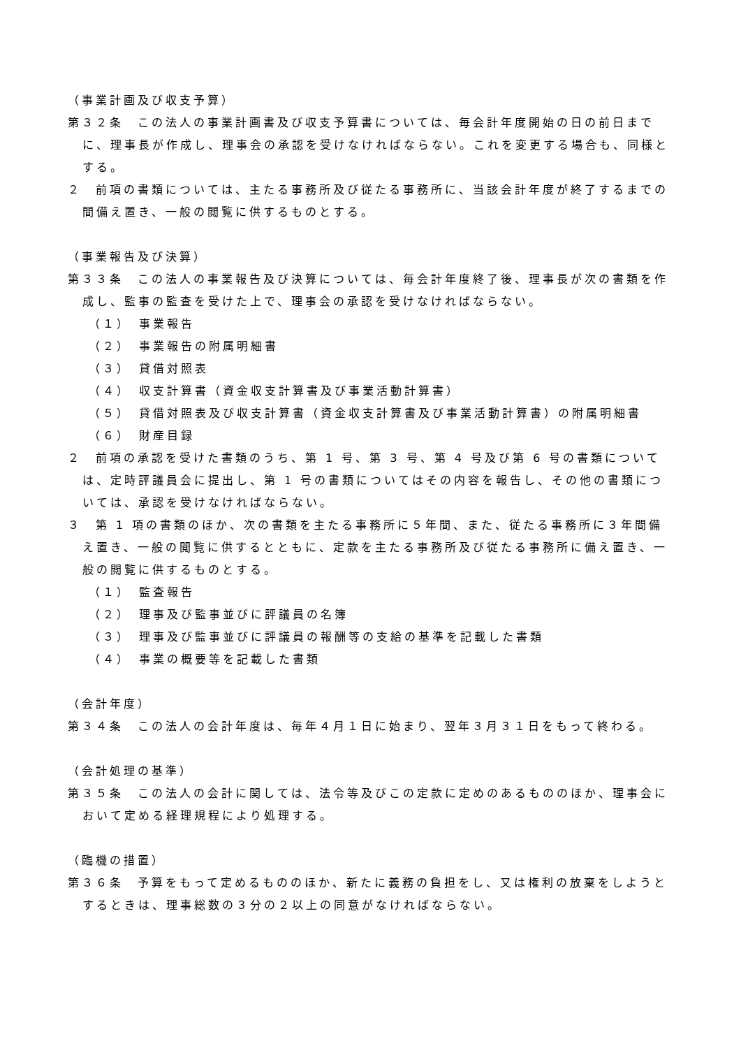（事業計画及び収支予算）
第３２条　この法人の事業計画書及び収支予算書については、毎会計年度開始の日の前日までに、理事長が作成し、理事会の承認を受けなければならない。これを変更する場合も、同様とする。
２　前項の書類については、主たる事務所及び従たる事務所に、当該会計年度が終了するまでの間備え置き、一般の閲覧に供するものとする。
（事業報告及び決算）
第３３条　この法人の事業報告及び決算については、毎会計年度終了後、理事長が次の書類を作成し、監事の監査を受けた上で、理事会の承認を受けなければならない。
（１）　事業報告
（２）　事業報告の附属明細書
（３）　貸借対照表
（４）　収支計算書（資金収支計算書及び事業活動計算書）
（５）　貸借対照表及び収支計算書（資金収支計算書及び事業活動計算書）の附属明細書
（６）　財産目録
２　前項の承認を受けた書類のうち、第 1 号、第 3 号、第 4 号及び第 6 号の書類については、定時評議員会に提出し、第 1 号の書類についてはその内容を報告し、その他の書類については、承認を受けなければならない。
３　第 1 項の書類のほか、次の書類を主たる事務所に５年間、また、従たる事務所に３年間備え置き、一般の閲覧に供するとともに、定款を主たる事務所及び従たる事務所に備え置き、一般の閲覧に供するものとする。
（１）　監査報告
（２）　理事及び監事並びに評議員の名簿
（３）　理事及び監事並びに評議員の報酬等の支給の基準を記載した書類
（４）　事業の概要等を記載した書類
（会計年度）
第３４条　この法人の会計年度は、毎年４月１日に始まり、翌年３月３１日をもって終わる。
（会計処理の基準）
第３５条　この法人の会計に関しては、法令等及びこの定款に定めのあるもののほか、理事会において定める経理規程により処理する。
（臨機の措置）
第３６条　予算をもって定めるもののほか、新たに義務の負担をし、又は権利の放棄をしようとするときは、理事総数の３分の２以上の同意がなければならない。